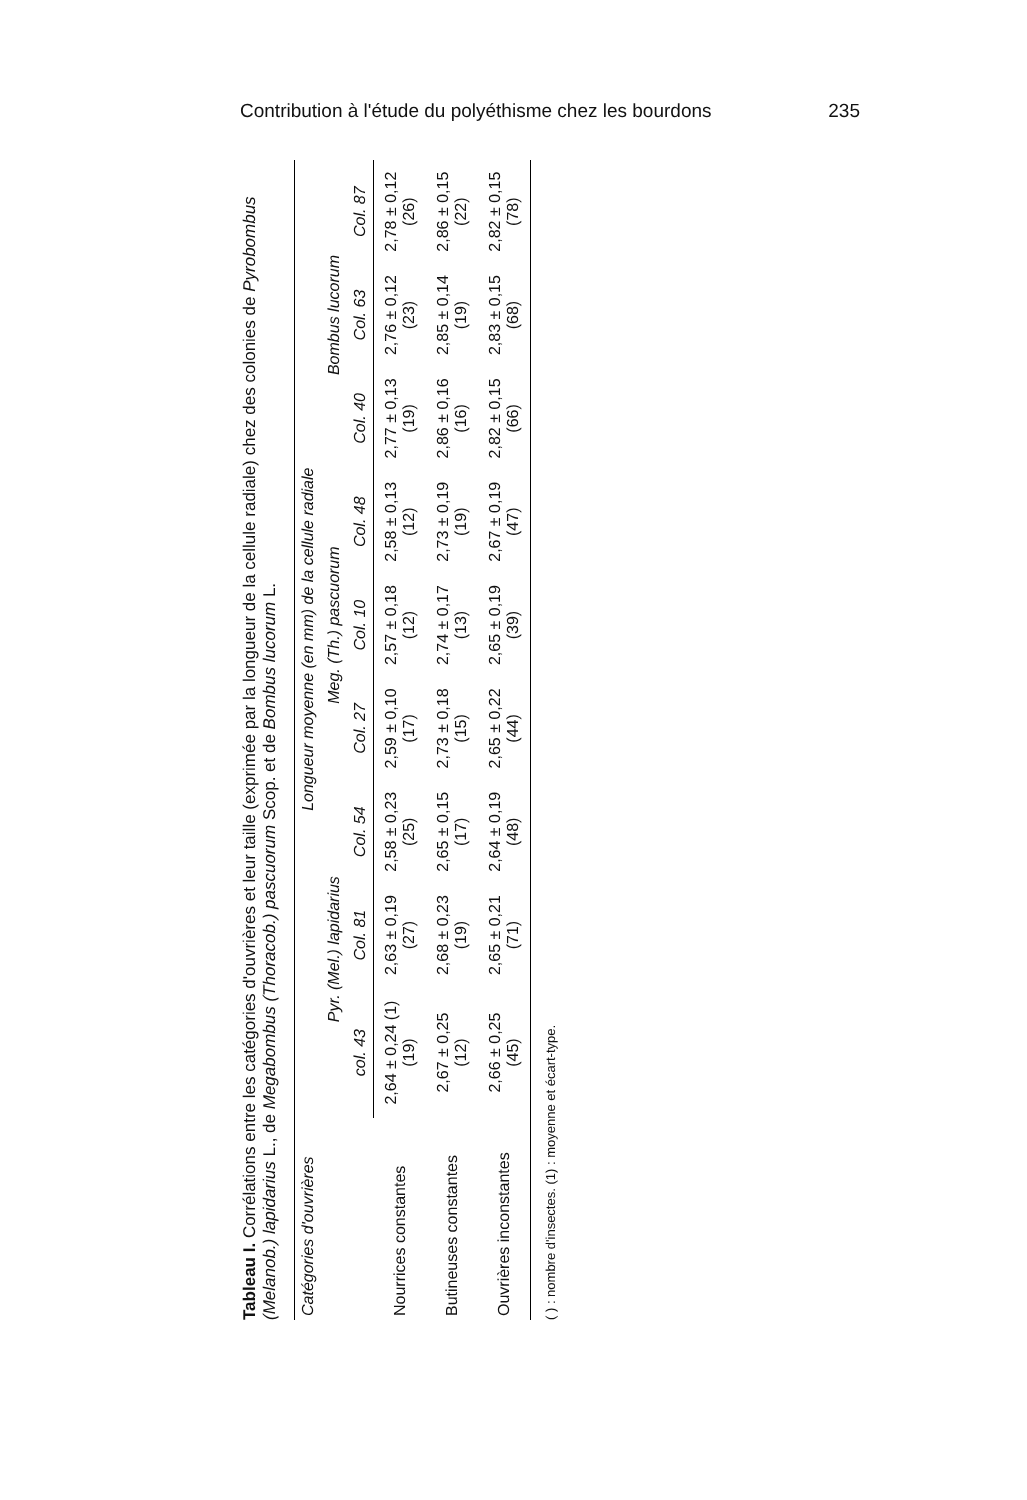Contribution à l'étude du polyéthisme chez les bourdons 235
Tableau I. Corrélations entre les catégories d'ouvrières et leur taille (exprimée par la longueur de la cellule radiale) chez des colonies de Pyrobombus (Melanob.) lapidarius L., de Megabombus (Thoracob.) pascuorum Scop. et de Bombus lucorum L.
| Catégories d'ouvrières | Longueur moyenne (en mm) de la cellule radiale | | | | | | | | |
| --- | --- | --- | --- | --- | --- | --- | --- | --- | --- |
| | Pyr. (Mel.) lapidarius | | | Meg. (Th.) pascuorum | | | Bombus lucorum | | |
| | col. 43 | Col. 81 | Col. 54 | Col. 27 | Col. 10 | Col. 48 | Col. 40 | Col. 63 | Col. 87 |
| Nourrices constantes | 2,64 ± 0,24 (1) (19) | 2,63 ± 0,19 (27) | 2,58 ± 0,23 (25) | 2,59 ± 0,10 (17) | 2,57 ± 0,18 (12) | 2,58 ± 0,13 (12) | 2,77 ± 0,13 (19) | 2,76 ± 0,12 (23) | 2,78 ± 0,12 (26) |
| Butineuses constantes | 2,67 ± 0,25 (12) | 2,68 ± 0,23 (19) | 2,65 ± 0,15 (17) | 2,73 ± 0,18 (15) | 2,74 ± 0,17 (13) | 2,73 ± 0,19 (19) | 2,86 ± 0,16 (16) | 2,85 ± 0,14 (19) | 2,86 ± 0,15 (22) |
| Ouvrières inconstantes | 2,66 ± 0,25 (45) | 2,65 ± 0,21 (71) | 2,64 ± 0,19 (48) | 2,65 ± 0,22 (44) | 2,65 ± 0,19 (39) | 2,67 ± 0,19 (47) | 2,82 ± 0,15 (66) | 2,83 ± 0,15 (68) | 2,82 ± 0,15 (78) |
( ) : nombre d'insectes. (1) : moyenne et écart-type.